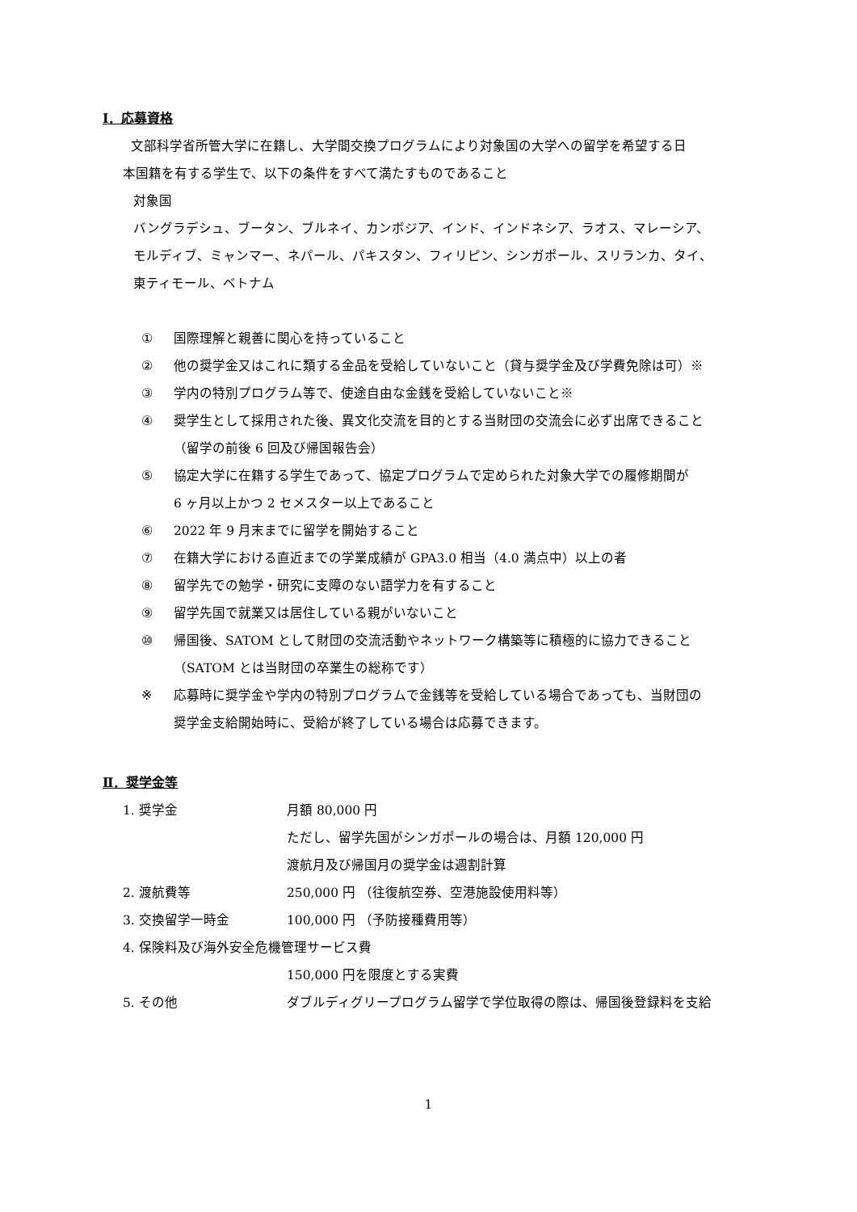Ⅰ．応募資格
文部科学省所管大学に在籍し、大学間交換プログラムにより対象国の大学への留学を希望する日
本国籍を有する学生で、以下の条件をすべて満たすものであること
対象国
バングラデシュ、ブータン、ブルネイ、カンボジア、インド、インドネシア、ラオス、マレーシア、
モルディブ、ミャンマー、ネパール、パキスタン、フィリピン、シンガポール、スリランカ、タイ、
東ティモール、ベトナム
① 国際理解と親善に関心を持っていること
② 他の奨学金又はこれに類する金品を受給していないこと（貸与奨学金及び学費免除は可）※
③ 学内の特別プログラム等で、使途自由な金銭を受給していないこと※
④ 奨学生として採用された後、異文化交流を目的とする当財団の交流会に必ず出席できること
（留学の前後 6 回及び帰国報告会）
⑤ 協定大学に在籍する学生であって、協定プログラムで定められた対象大学での履修期間が
6 ヶ月以上かつ 2 セメスター以上であること
⑥ 2022 年 9 月末までに留学を開始すること
⑦ 在籍大学における直近までの学業成績が GPA3.0 相当（4.0 満点中）以上の者
⑧ 留学先での勉学・研究に支障のない語学力を有すること
⑨ 留学先国で就業又は居住している親がいないこと
⑩ 帰国後、SATOM として財団の交流活動やネットワーク構築等に積極的に協力できること
（SATOM とは当財団の卒業生の総称です）
※ 応募時に奨学金や学内の特別プログラムで金銭等を受給している場合であっても、当財団の
奨学金支給開始時に、受給が終了している場合は応募できます。
Ⅱ．奨学金等
| 1. 奨学金 | 月額 80,000 円 |
| | ただし、留学先国がシンガポールの場合は、月額 120,000 円 |
| | 渡航月及び帰国月の奨学金は週割計算 |
| 2. 渡航費等 | 250,000 円 （往復航空券、空港施設使用料等） |
| 3. 交換留学一時金 | 100,000 円 （予防接種費用等） |
| 4. 保険料及び海外安全危機管理サービス費 | |
| | 150,000 円を限度とする実費 |
| 5. その他 | ダブルディグリープログラム留学で学位取得の際は、帰国後登録料を支給 |
1